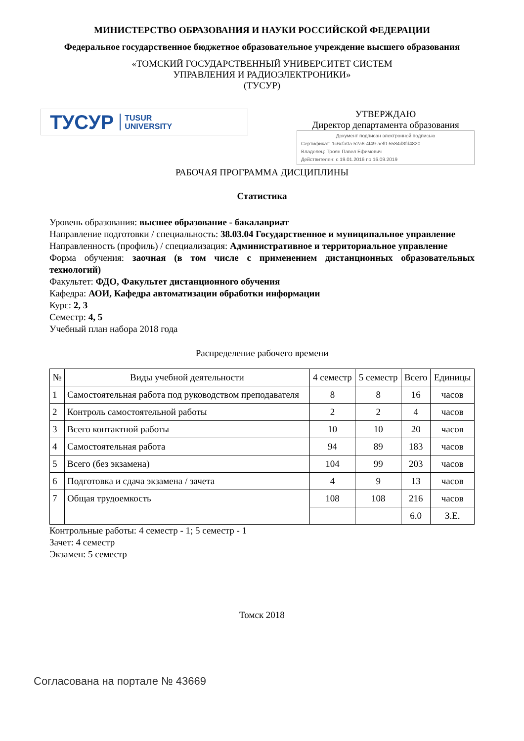МИНИСТЕРСТВО ОБРАЗОВАНИЯ И НАУКИ РОССИЙСКОЙ ФЕДЕРАЦИИ
Федеральное государственное бюджетное образовательное учреждение высшего образования
«ТОМСКИЙ ГОСУДАРСТВЕННЫЙ УНИВЕРСИТЕТ СИСТЕМ
УПРАВЛЕНИЯ И РАДИОЭЛЕКТРОНИКИ»
(ТУСУР)
ТУСУР TUSUR
UNIVERSITY
УТВЕРЖДАЮ
Директор департамента образования
Документ подписан электронной подписью
Сертификат: 1c6cfa0a-52a6-4f49-aef0-5584d3fd4820
Владелец: Троян Павел Ефимович
Действителен: с 19.01.2016 по 16.09.2019
РАБОЧАЯ ПРОГРАММА ДИСЦИПЛИНЫ
Статистика
Уровень образования: высшее образование - бакалавриат
Направление подготовки / специальность: 38.03.04 Государственное и муниципальное управление
Направленность (профиль) / специализация: Административное и территориальное управление
Форма обучения: заочная (в том числе с применением дистанционных образовательных технологий)
Факультет: ФДО, Факультет дистанционного обучения
Кафедра: АОИ, Кафедра автоматизации обработки информации
Курс: 2, 3
Семестр: 4, 5
Учебный план набора 2018 года
Распределение рабочего времени
| № | Виды учебной деятельности | 4 семестр | 5 семестр | Всего | Единицы |
| --- | --- | --- | --- | --- | --- |
| 1 | Самостоятельная работа под руководством преподавателя | 8 | 8 | 16 | часов |
| 2 | Контроль самостоятельной работы | 2 | 2 | 4 | часов |
| 3 | Всего контактной работы | 10 | 10 | 20 | часов |
| 4 | Самостоятельная работа | 94 | 89 | 183 | часов |
| 5 | Всего (без экзамена) | 104 | 99 | 203 | часов |
| 6 | Подготовка и сдача экзамена / зачета | 4 | 9 | 13 | часов |
| 7 | Общая трудоемкость | 108 | 108 | 216 | часов |
| | | | | 6.0 | З.Е. |
Контрольные работы: 4 семестр - 1; 5 семестр - 1
Зачет: 4 семестр
Экзамен: 5 семестр
Томск 2018
Согласована на портале № 43669